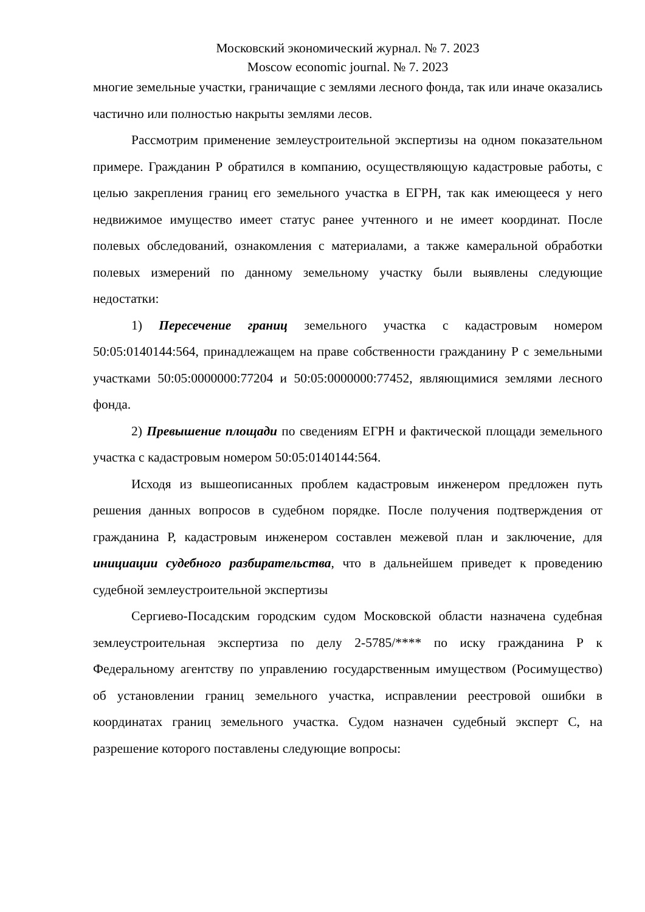Московский экономический журнал. № 7. 2023
Moscow economic journal. № 7. 2023
многие земельные участки, граничащие с землями лесного фонда, так или иначе оказались частично или полностью накрыты землями лесов.
Рассмотрим применение землеустроительной экспертизы на одном показательном примере. Гражданин Р обратился в компанию, осуществляющую кадастровые работы, с целью закрепления границ его земельного участка в ЕГРН, так как имеющееся у него недвижимое имущество имеет статус ранее учтенного и не имеет координат. После полевых обследований, ознакомления с материалами, а также камеральной обработки полевых измерений по данному земельному участку были выявлены следующие недостатки:
1) Пересечение границ земельного участка с кадастровым номером 50:05:0140144:564, принадлежащем на праве собственности гражданину Р с земельными участками 50:05:0000000:77204 и 50:05:0000000:77452, являющимися землями лесного фонда.
2) Превышение площади по сведениям ЕГРН и фактической площади земельного участка с кадастровым номером 50:05:0140144:564.
Исходя из вышеописанных проблем кадастровым инженером предложен путь решения данных вопросов в судебном порядке. После получения подтверждения от гражданина Р, кадастровым инженером составлен межевой план и заключение, для инициации судебного разбирательства, что в дальнейшем приведет к проведению судебной землеустроительной экспертизы
Сергиево-Посадским городским судом Московской области назначена судебная землеустроительная экспертиза по делу 2-5785/**** по иску гражданина Р к Федеральному агентству по управлению государственным имуществом (Росимущество) об установлении границ земельного участка, исправлении реестровой ошибки в координатах границ земельного участка. Судом назначен судебный эксперт С, на разрешение которого поставлены следующие вопросы: